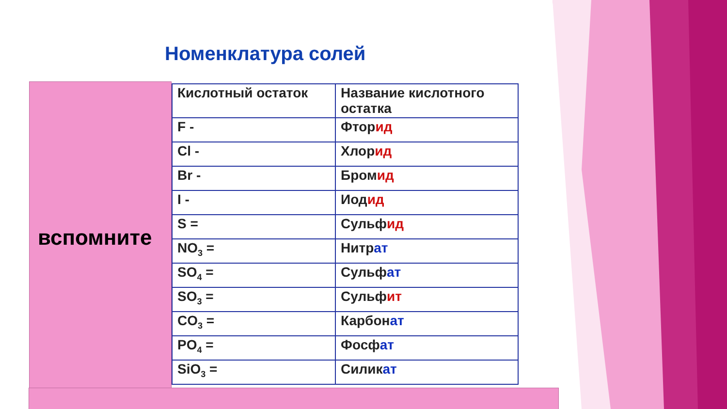Номенклатура солей
вспомните
| Кислотный остаток | Название кислотного остатка |
| F - | Фтор ид |
| Cl - | Хлор ид |
| Br - | Бром ид |
| I - | Иод ид |
| S = | Сульф ид |
| NO<sub>3</sub> = | Нитр ат |
| SO<sub>4</sub> = | Сульф ат |
| SO<sub>3</sub> = | Сульф ит |
| CO<sub>3</sub> = | Карбон ат |
| PO<sub>4</sub> = | Фосф ат |
| SiO<sub>3</sub> = | Силик ат |